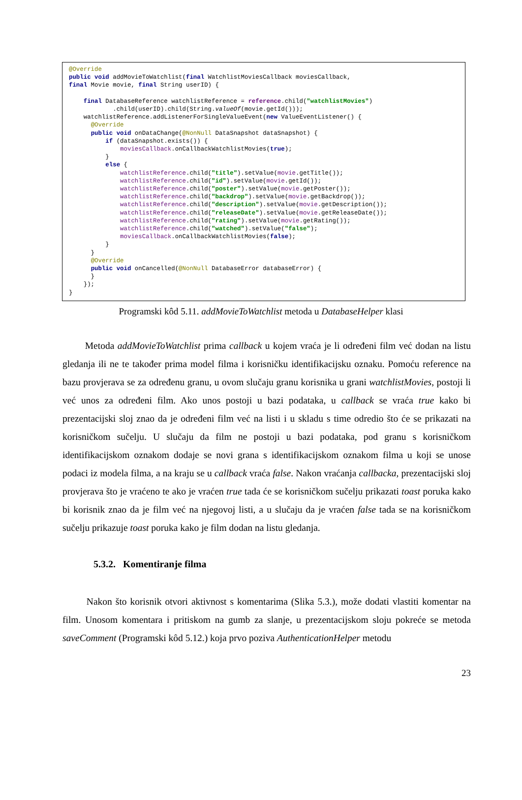@Override
public void addMovieToWatchlist(final WatchlistMoviesCallback moviesCallback,
final Movie movie, final String userID) {

    final DatabaseReference watchlistReference = reference.child("watchlistMovies")
            .child(userID).child(String.valueOf(movie.getId()));
    watchlistReference.addListenerForSingleValueEvent(new ValueEventListener() {
      @Override
      public void onDataChange(@NonNull DataSnapshot dataSnapshot) {
          if (dataSnapshot.exists()) {
              moviesCallback.onCallbackWatchlistMovies(true);
          }
          else {
              watchlistReference.child("title").setValue(movie.getTitle());
              watchlistReference.child("id").setValue(movie.getId());
              watchlistReference.child("poster").setValue(movie.getPoster());
              watchlistReference.child("backdrop").setValue(movie.getBackdrop());
              watchlistReference.child("description").setValue(movie.getDescription());
              watchlistReference.child("releaseDate").setValue(movie.getReleaseDate());
              watchlistReference.child("rating").setValue(movie.getRating());
              watchlistReference.child("watched").setValue("false");
              moviesCallback.onCallbackWatchlistMovies(false);
          }
      }
      @Override
      public void onCancelled(@NonNull DatabaseError databaseError) {
      }
    });
}
Programski kôd 5.11. addMovieToWatchlist metoda u DatabaseHelper klasi
Metoda addMovieToWatchlist prima callback u kojem vraća je li određeni film već dodan na listu gledanja ili ne te također prima model filma i korisničku identifikacijsku oznaku. Pomoću reference na bazu provjerava se za određenu granu, u ovom slučaju granu korisnika u grani watchlistMovies, postoji li već unos za određeni film. Ako unos postoji u bazi podataka, u callback se vraća true kako bi prezentacijski sloj znao da je određeni film već na listi i u skladu s time odredio što će se prikazati na korisničkom sučelju. U slučaju da film ne postoji u bazi podataka, pod granu s korisničkom identifikacijskom oznakom dodaje se novi grana s identifikacijskom oznakom filma u koji se unose podaci iz modela filma, a na kraju se u callback vraća false. Nakon vraćanja callbacka, prezentacijski sloj provjerava što je vraćeno te ako je vraćen true tada će se korisničkom sučelju prikazati toast poruka kako bi korisnik znao da je film već na njegovoj listi, a u slučaju da je vraćen false tada se na korisničkom sučelju prikazuje toast poruka kako je film dodan na listu gledanja.
5.3.2. Komentiranje filma
Nakon što korisnik otvori aktivnost s komentarima (Slika 5.3.), može dodati vlastiti komentar na film. Unosom komentara i pritiskom na gumb za slanje, u prezentacijskom sloju pokreće se metoda saveComment (Programski kôd 5.12.) koja prvo poziva AuthenticationHelper metodu
23